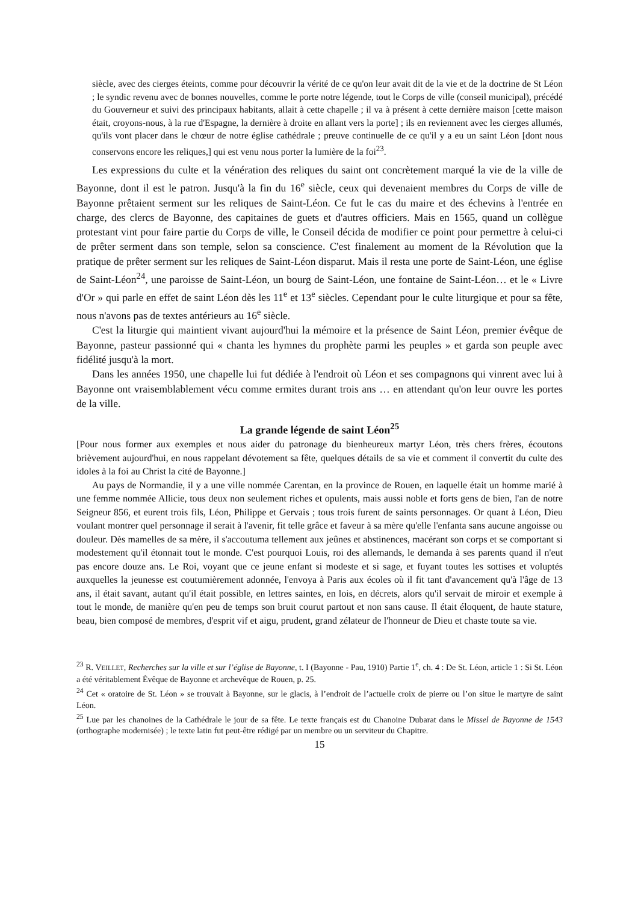siècle, avec des cierges éteints, comme pour découvrir la vérité de ce qu'on leur avait dit de la vie et de la doctrine de St Léon ; le syndic revenu avec de bonnes nouvelles, comme le porte notre légende, tout le Corps de ville (conseil municipal), précédé du Gouverneur et suivi des principaux habitants, allait à cette chapelle ; il va à présent à cette dernière maison [cette maison était, croyons-nous, à la rue d'Espagne, la dernière à droite en allant vers la porte] ; ils en reviennent avec les cierges allumés, qu'ils vont placer dans le chœur de notre église cathédrale ; preuve continuelle de ce qu'il y a eu un saint Léon [dont nous conservons encore les reliques,] qui est venu nous porter la lumière de la foi<sup>23</sup>.
Les expressions du culte et la vénération des reliques du saint ont concrètement marqué la vie de la ville de Bayonne, dont il est le patron. Jusqu'à la fin du 16<sup>e</sup> siècle, ceux qui devenaient membres du Corps de ville de Bayonne prêtaient serment sur les reliques de Saint-Léon. Ce fut le cas du maire et des échevins à l'entrée en charge, des clercs de Bayonne, des capitaines de guets et d'autres officiers. Mais en 1565, quand un collègue protestant vint pour faire partie du Corps de ville, le Conseil décida de modifier ce point pour permettre à celui-ci de prêter serment dans son temple, selon sa conscience. C'est finalement au moment de la Révolution que la pratique de prêter serment sur les reliques de Saint-Léon disparut. Mais il resta une porte de Saint-Léon, une église de Saint-Léon<sup>24</sup>, une paroisse de Saint-Léon, un bourg de Saint-Léon, une fontaine de Saint-Léon… et le « Livre d'Or » qui parle en effet de saint Léon dès les 11<sup>e</sup> et 13<sup>e</sup> siècles. Cependant pour le culte liturgique et pour sa fête, nous n'avons pas de textes antérieurs au 16<sup>e</sup> siècle.
C'est la liturgie qui maintient vivant aujourd'hui la mémoire et la présence de Saint Léon, premier évêque de Bayonne, pasteur passionné qui « chanta les hymnes du prophète parmi les peuples » et garda son peuple avec fidélité jusqu'à la mort.
Dans les années 1950, une chapelle lui fut dédiée à l'endroit où Léon et ses compagnons qui vinrent avec lui à Bayonne ont vraisemblablement vécu comme ermites durant trois ans … en attendant qu'on leur ouvre les portes de la ville.
La grande légende de saint Léon<sup>25</sup>
[Pour nous former aux exemples et nous aider du patronage du bienheureux martyr Léon, très chers frères, écoutons brièvement aujourd'hui, en nous rappelant dévotement sa fête, quelques détails de sa vie et comment il convertit du culte des idoles à la foi au Christ la cité de Bayonne.]
Au pays de Normandie, il y a une ville nommée Carentan, en la province de Rouen, en laquelle était un homme marié à une femme nommée Allicie, tous deux non seulement riches et opulents, mais aussi noble et forts gens de bien, l'an de notre Seigneur 856, et eurent trois fils, Léon, Philippe et Gervais ; tous trois furent de saints personnages. Or quant à Léon, Dieu voulant montrer quel personnage il serait à l'avenir, fit telle grâce et faveur à sa mère qu'elle l'enfanta sans aucune angoisse ou douleur. Dès mamelles de sa mère, il s'accoutuma tellement aux jeûnes et abstinences, macérant son corps et se comportant si modestement qu'il étonnait tout le monde. C'est pourquoi Louis, roi des allemands, le demanda à ses parents quand il n'eut pas encore douze ans. Le Roi, voyant que ce jeune enfant si modeste et si sage, et fuyant toutes les sottises et voluptés auxquelles la jeunesse est coutumièrement adonnée, l'envoya à Paris aux écoles où il fit tant d'avancement qu'à l'âge de 13 ans, il était savant, autant qu'il était possible, en lettres saintes, en lois, en décrets, alors qu'il servait de miroir et exemple à tout le monde, de manière qu'en peu de temps son bruit courut partout et non sans cause. Il était éloquent, de haute stature, beau, bien composé de membres, d'esprit vif et aigu, prudent, grand zélateur de l'honneur de Dieu et chaste toute sa vie.
<sup>23</sup> R. VEILLET, Recherches sur la ville et sur l’église de Bayonne, t. I (Bayonne - Pau, 1910) Partie 1<sup>e</sup>, ch. 4 : De St. Léon, article 1 : Si St. Léon a été véritablement Évêque de Bayonne et archevêque de Rouen, p. 25.
<sup>24</sup> Cet « oratoire de St. Léon » se trouvait à Bayonne, sur le glacis, à l’endroit de l’actuelle croix de pierre ou l’on situe le martyre de saint Léon.
<sup>25</sup> Lue par les chanoines de la Cathédrale le jour de sa fête. Le texte français est du Chanoine Dubarat dans le Missel de Bayonne de 1543 (orthographe modernisée) ; le texte latin fut peut-être rédigé par un membre ou un serviteur du Chapitre.
15